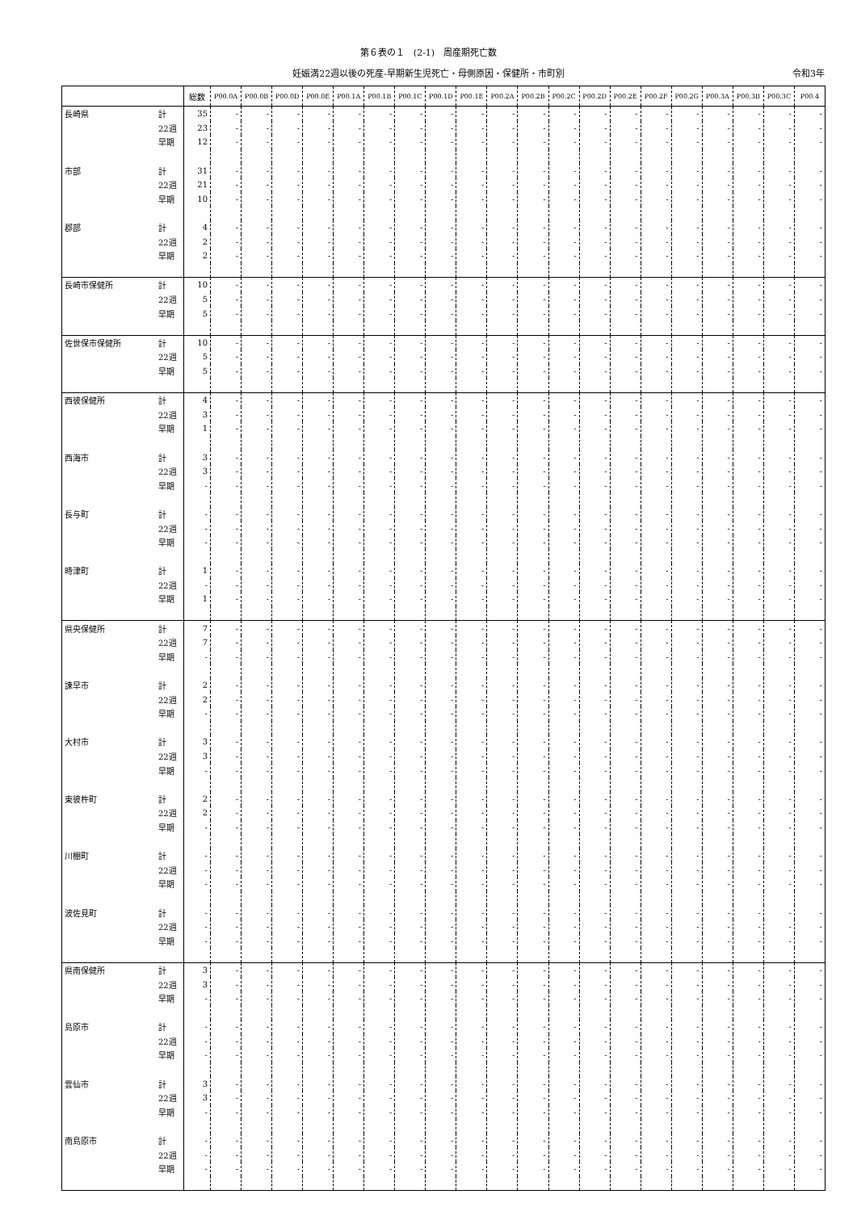第６表の１　(2-1)　周産期死亡数
妊娠満22週以後の死産-早期新生児死亡・母側原因・保健所・市町別 令和3年
| | | 総数 | P00.0A | P00.0B | P00.0D | P00.0E | P00.1A | P00.1B | P00.1C | P00.1D | P00.1E | P00.2A | P00.2B | P00.2C | P00.2D | P00.2E | P00.2F | P00.2G | P00.3A | P00.3B | P00.3C | P00.4 |
| --- | --- | --- | --- | --- | --- | --- | --- | --- | --- | --- | --- | --- | --- | --- | --- | --- | --- | --- | --- | --- | --- | --- |
| 長崎県 | 計 | 35 | - | - | - | - | - | - | - | - | - | - | - | - | - | - | - | - | - | - | - | - |
| | 22週 | 23 | - | - | - | - | - | - | - | - | - | - | - | - | - | - | - | - | - | - | - | - |
| | 早期 | 12 | - | - | - | - | - | - | - | - | - | - | - | - | - | - | - | - | - | - | - | - |
| 市部 | 計 | 31 | - | - | - | - | - | - | - | - | - | - | - | - | - | - | - | - | - | - | - | - |
| | 22週 | 21 | - | - | - | - | - | - | - | - | - | - | - | - | - | - | - | - | - | - | - | - |
| | 早期 | 10 | - | - | - | - | - | - | - | - | - | - | - | - | - | - | - | - | - | - | - | - |
| 郡部 | 計 | 4 | - | - | - | - | - | - | - | - | - | - | - | - | - | - | - | - | - | - | - | - |
| | 22週 | 2 | - | - | - | - | - | - | - | - | - | - | - | - | - | - | - | - | - | - | - | - |
| | 早期 | 2 | - | - | - | - | - | - | - | - | - | - | - | - | - | - | - | - | - | - | - | - |
| 長崎市保健所 | 計 | 10 | - | - | - | - | - | - | - | - | - | - | - | - | - | - | - | - | - | - | - | - |
| | 22週 | 5 | - | - | - | - | - | - | - | - | - | - | - | - | - | - | - | - | - | - | - | - |
| | 早期 | 5 | - | - | - | - | - | - | - | - | - | - | - | - | - | - | - | - | - | - | - | - |
| 佐世保市保健所 | 計 | 10 | - | - | - | - | - | - | - | - | - | - | - | - | - | - | - | - | - | - | - | - |
| | 22週 | 5 | - | - | - | - | - | - | - | - | - | - | - | - | - | - | - | - | - | - | - | - |
| | 早期 | 5 | - | - | - | - | - | - | - | - | - | - | - | - | - | - | - | - | - | - | - | - |
| 西彼保健所 | 計 | 4 | - | - | - | - | - | - | - | - | - | - | - | - | - | - | - | - | - | - | - | - |
| | 22週 | 3 | - | - | - | - | - | - | - | - | - | - | - | - | - | - | - | - | - | - | - | - |
| | 早期 | 1 | - | - | - | - | - | - | - | - | - | - | - | - | - | - | - | - | - | - | - | - |
| 西海市 | 計 | 3 | - | - | - | - | - | - | - | - | - | - | - | - | - | - | - | - | - | - | - | - |
| | 22週 | 3 | - | - | - | - | - | - | - | - | - | - | - | - | - | - | - | - | - | - | - | - |
| | 早期 | - | - | - | - | - | - | - | - | - | - | - | - | - | - | - | - | - | - | - | - | - |
| 長与町 | 計 | - | - | - | - | - | - | - | - | - | - | - | - | - | - | - | - | - | - | - | - | - |
| | 22週 | - | - | - | - | - | - | - | - | - | - | - | - | - | - | - | - | - | - | - | - | - |
| | 早期 | - | - | - | - | - | - | - | - | - | - | - | - | - | - | - | - | - | - | - | - | - |
| 時津町 | 計 | 1 | - | - | - | - | - | - | - | - | - | - | - | - | - | - | - | - | - | - | - | - |
| | 22週 | - | - | - | - | - | - | - | - | - | - | - | - | - | - | - | - | - | - | - | - | - |
| | 早期 | 1 | - | - | - | - | - | - | - | - | - | - | - | - | - | - | - | - | - | - | - | - |
| 県央保健所 | 計 | 7 | - | - | - | - | - | - | - | - | - | - | - | - | - | - | - | - | - | - | - | - |
| | 22週 | 7 | - | - | - | - | - | - | - | - | - | - | - | - | - | - | - | - | - | - | - | - |
| | 早期 | - | - | - | - | - | - | - | - | - | - | - | - | - | - | - | - | - | - | - | - | - |
| 諫早市 | 計 | 2 | - | - | - | - | - | - | - | - | - | - | - | - | - | - | - | - | - | - | - | - |
| | 22週 | 2 | - | - | - | - | - | - | - | - | - | - | - | - | - | - | - | - | - | - | - | - |
| | 早期 | - | - | - | - | - | - | - | - | - | - | - | - | - | - | - | - | - | - | - | - | - |
| 大村市 | 計 | 3 | - | - | - | - | - | - | - | - | - | - | - | - | - | - | - | - | - | - | - | - |
| | 22週 | 3 | - | - | - | - | - | - | - | - | - | - | - | - | - | - | - | - | - | - | - | - |
| | 早期 | - | - | - | - | - | - | - | - | - | - | - | - | - | - | - | - | - | - | - | - | - |
| 東彼杵町 | 計 | 2 | - | - | - | - | - | - | - | - | - | - | - | - | - | - | - | - | - | - | - | - |
| | 22週 | 2 | - | - | - | - | - | - | - | - | - | - | - | - | - | - | - | - | - | - | - | - |
| | 早期 | - | - | - | - | - | - | - | - | - | - | - | - | - | - | - | - | - | - | - | - | - |
| 川棚町 | 計 | - | - | - | - | - | - | - | - | - | - | - | - | - | - | - | - | - | - | - | - | - |
| | 22週 | - | - | - | - | - | - | - | - | - | - | - | - | - | - | - | - | - | - | - | - | - |
| | 早期 | - | - | - | - | - | - | - | - | - | - | - | - | - | - | - | - | - | - | - | - | - |
| 波佐見町 | 計 | - | - | - | - | - | - | - | - | - | - | - | - | - | - | - | - | - | - | - | - | - |
| | 22週 | - | - | - | - | - | - | - | - | - | - | - | - | - | - | - | - | - | - | - | - | - |
| | 早期 | - | - | - | - | - | - | - | - | - | - | - | - | - | - | - | - | - | - | - | - | - |
| 県南保健所 | 計 | 3 | - | - | - | - | - | - | - | - | - | - | - | - | - | - | - | - | - | - | - | - |
| | 22週 | 3 | - | - | - | - | - | - | - | - | - | - | - | - | - | - | - | - | - | - | - | - |
| | 早期 | - | - | - | - | - | - | - | - | - | - | - | - | - | - | - | - | - | - | - | - | - |
| 島原市 | 計 | - | - | - | - | - | - | - | - | - | - | - | - | - | - | - | - | - | - | - | - | - |
| | 22週 | - | - | - | - | - | - | - | - | - | - | - | - | - | - | - | - | - | - | - | - | - |
| | 早期 | - | - | - | - | - | - | - | - | - | - | - | - | - | - | - | - | - | - | - | - | - |
| 雲仙市 | 計 | 3 | - | - | - | - | - | - | - | - | - | - | - | - | - | - | - | - | - | - | - | - |
| | 22週 | 3 | - | - | - | - | - | - | - | - | - | - | - | - | - | - | - | - | - | - | - | - |
| | 早期 | - | - | - | - | - | - | - | - | - | - | - | - | - | - | - | - | - | - | - | - | - |
| 南島原市 | 計 | - | - | - | - | - | - | - | - | - | - | - | - | - | - | - | - | - | - | - | - | - |
| | 22週 | - | - | - | - | - | - | - | - | - | - | - | - | - | - | - | - | - | - | - | - | - |
| | 早期 | - | - | - | - | - | - | - | - | - | - | - | - | - | - | - | - | - | - | - | - | - |